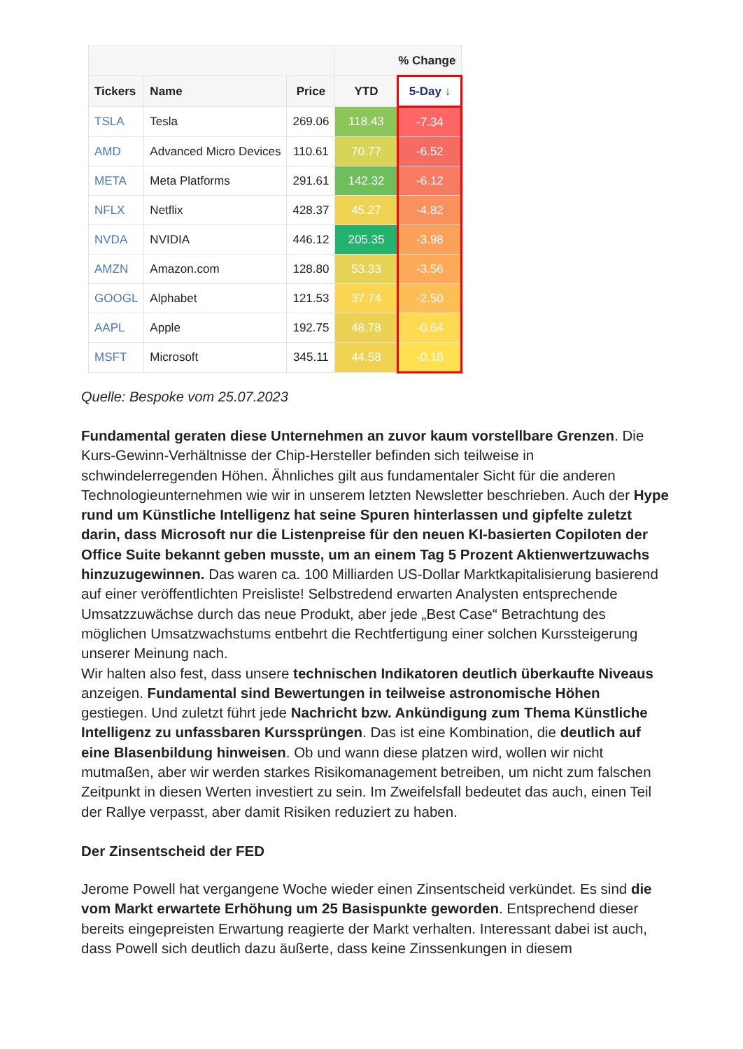| | | | % Change | |
| --- | --- | --- | --- | --- |
| Tickers | Name | Price | YTD | 5-Day ↓ |
| TSLA | Tesla | 269.06 | 118.43 | -7.34 |
| AMD | Advanced Micro Devices | 110.61 | 70.77 | -6.52 |
| META | Meta Platforms | 291.61 | 142.32 | -6.12 |
| NFLX | Netflix | 428.37 | 45.27 | -4.82 |
| NVDA | NVIDIA | 446.12 | 205.35 | -3.98 |
| AMZN | Amazon.com | 128.80 | 53.33 | -3.56 |
| GOOGL | Alphabet | 121.53 | 37.74 | -2.50 |
| AAPL | Apple | 192.75 | 48.78 | -0.64 |
| MSFT | Microsoft | 345.11 | 44.58 | -0.18 |
Quelle: Bespoke vom 25.07.2023
Fundamental geraten diese Unternehmen an zuvor kaum vorstellbare Grenzen. Die Kurs-Gewinn-Verhältnisse der Chip-Hersteller befinden sich teilweise in schwindelerregenden Höhen. Ähnliches gilt aus fundamentaler Sicht für die anderen Technologieunternehmen wie wir in unserem letzten Newsletter beschrieben. Auch der Hype rund um Künstliche Intelligenz hat seine Spuren hinterlassen und gipfelte zuletzt darin, dass Microsoft nur die Listenpreise für den neuen KI-basierten Copiloten der Office Suite bekannt geben musste, um an einem Tag 5 Prozent Aktienwertzuwachs hinzuzugewinnen. Das waren ca. 100 Milliarden US-Dollar Marktkapitalisierung basierend auf einer veröffentlichten Preisliste! Selbstredend erwarten Analysten entsprechende Umsatzzuwächse durch das neue Produkt, aber jede „Best Case“ Betrachtung des möglichen Umsatzwachstums entbehrt die Rechtfertigung einer solchen Kurssteigerung unserer Meinung nach.
Wir halten also fest, dass unsere technischen Indikatoren deutlich überkaufte Niveaus anzeigen. Fundamental sind Bewertungen in teilweise astronomische Höhen gestiegen. Und zuletzt führt jede Nachricht bzw. Ankündigung zum Thema Künstliche Intelligenz zu unfassbaren Kurssprüngen. Das ist eine Kombination, die deutlich auf eine Blasenbildung hinweisen. Ob und wann diese platzen wird, wollen wir nicht mutmaßen, aber wir werden starkes Risikomanagement betreiben, um nicht zum falschen Zeitpunkt in diesen Werten investiert zu sein. Im Zweifelsfall bedeutet das auch, einen Teil der Rallye verpasst, aber damit Risiken reduziert zu haben.
Der Zinsentscheid der FED
Jerome Powell hat vergangene Woche wieder einen Zinsentscheid verkündet. Es sind die vom Markt erwartete Erhöhung um 25 Basispunkte geworden. Entsprechend dieser bereits eingepreisten Erwartung reagierte der Markt verhalten. Interessant dabei ist auch, dass Powell sich deutlich dazu äußerte, dass keine Zinssenkungen in diesem